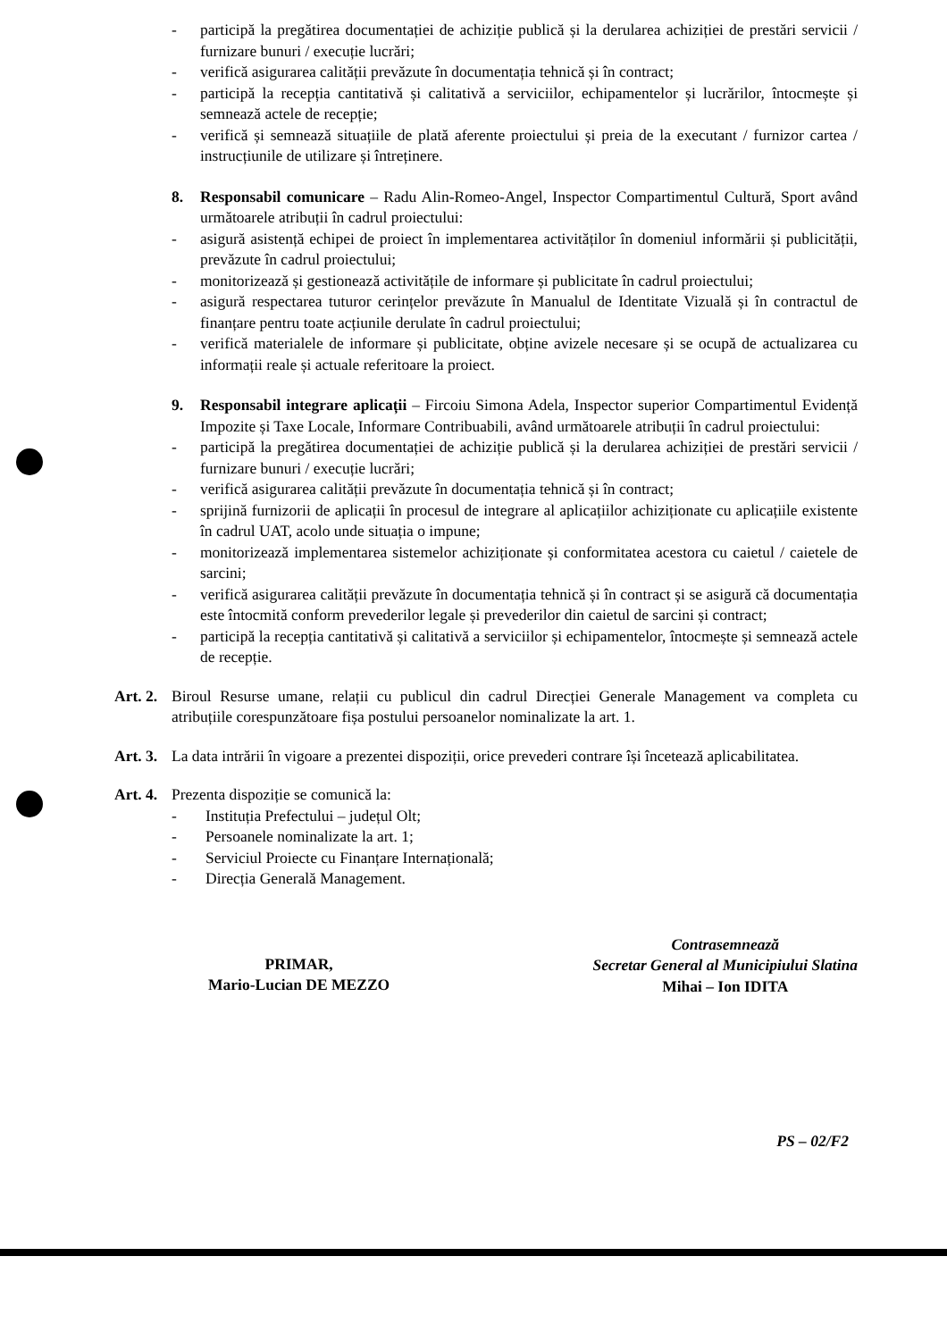- participă la pregătirea documentației de achiziție publică și la derularea achiziției de prestări servicii / furnizare bunuri / execuție lucrări;
- verifică asigurarea calității prevăzute în documentația tehnică și în contract;
- participă la recepția cantitativă și calitativă a serviciilor, echipamentelor și lucrărilor, întocmește și semnează actele de recepție;
- verifică și semnează situațiile de plată aferente proiectului și preia de la executant / furnizor cartea / instrucțiunile de utilizare și întreținere.
8. Responsabil comunicare – Radu Alin-Romeo-Angel, Inspector Compartimentul Cultură, Sport având următoarele atribuții în cadrul proiectului:
- asigură asistență echipei de proiect în implementarea activităților în domeniul informării și publicității, prevăzute în cadrul proiectului;
- monitorizează și gestionează activitățile de informare și publicitate în cadrul proiectului;
- asigură respectarea tuturor cerințelor prevăzute în Manualul de Identitate Vizuală și în contractul de finanțare pentru toate acțiunile derulate în cadrul proiectului;
- verifică materialele de informare și publicitate, obține avizele necesare și se ocupă de actualizarea cu informații reale și actuale referitoare la proiect.
9. Responsabil integrare aplicații – Fircoiu Simona Adela, Inspector superior Compartimentul Evidență Impozite și Taxe Locale, Informare Contribuabili, având următoarele atribuții în cadrul proiectului:
- participă la pregătirea documentației de achiziție publică și la derularea achiziției de prestări servicii / furnizare bunuri / execuție lucrări;
- verifică asigurarea calității prevăzute în documentația tehnică și în contract;
- sprijină furnizorii de aplicații în procesul de integrare al aplicațiilor achiziționate cu aplicațiile existente în cadrul UAT, acolo unde situația o impune;
- monitorizează implementarea sistemelor achiziționate și conformitatea acestora cu caietul / caietele de sarcini;
- verifică asigurarea calității prevăzute în documentația tehnică și în contract și se asigură că documentația este întocmită conform prevederilor legale și prevederilor din caietul de sarcini și contract;
- participă la recepția cantitativă și calitativă a serviciilor și echipamentelor, întocmește și semnează actele de recepție.
Art. 2. Biroul Resurse umane, relații cu publicul din cadrul Direcției Generale Management va completa cu atribuțiile corespunzătoare fișa postului persoanelor nominalizate la art. 1.
Art. 3. La data intrării în vigoare a prezentei dispoziții, orice prevederi contrare își încetează aplicabilitatea.
Art. 4. Prezenta dispoziție se comunică la:
- Instituția Prefectului – județul Olt;
- Persoanele nominalizate la art. 1;
- Serviciul Proiecte cu Finanțare Internațională;
- Direcția Generală Management.
PRIMAR,
Mario-Lucian DE MEZZO
Contrasemnează
Secretar General al Municipiului Slatina
Mihai – Ion IDITA
PS – 02/F2